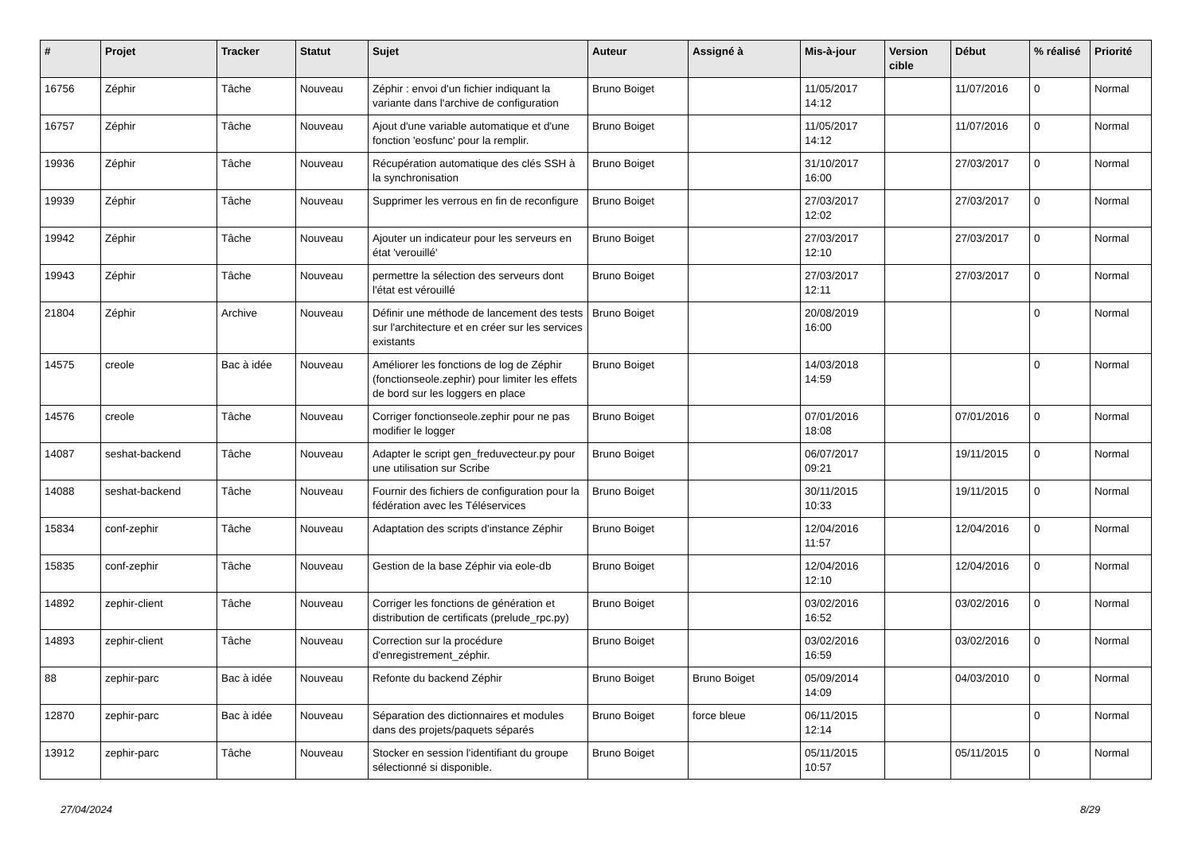| # | Projet | Tracker | Statut | Sujet | Auteur | Assigné à | Mis-à-jour | Version cible | Début | % réalisé | Priorité |
| --- | --- | --- | --- | --- | --- | --- | --- | --- | --- | --- | --- |
| 16756 | Zéphir | Tâche | Nouveau | Zéphir : envoi d'un fichier indiquant la variante dans l'archive de configuration | Bruno Boiget | | 11/05/2017 14:12 | | 11/07/2016 | 0 | Normal |
| 16757 | Zéphir | Tâche | Nouveau | Ajout d'une variable automatique et d'une fonction 'eosfunc' pour la remplir. | Bruno Boiget | | 11/05/2017 14:12 | | 11/07/2016 | 0 | Normal |
| 19936 | Zéphir | Tâche | Nouveau | Récupération automatique des clés SSH à la synchronisation | Bruno Boiget | | 31/10/2017 16:00 | | 27/03/2017 | 0 | Normal |
| 19939 | Zéphir | Tâche | Nouveau | Supprimer les verrous en fin de reconfigure | Bruno Boiget | | 27/03/2017 12:02 | | 27/03/2017 | 0 | Normal |
| 19942 | Zéphir | Tâche | Nouveau | Ajouter un indicateur pour les serveurs en état 'verouillé' | Bruno Boiget | | 27/03/2017 12:10 | | 27/03/2017 | 0 | Normal |
| 19943 | Zéphir | Tâche | Nouveau | permettre la sélection des serveurs dont l'état est vérouillé | Bruno Boiget | | 27/03/2017 12:11 | | 27/03/2017 | 0 | Normal |
| 21804 | Zéphir | Archive | Nouveau | Définir une méthode de lancement des tests sur l'architecture et en créer sur les services existants | Bruno Boiget | | 20/08/2019 16:00 | | | 0 | Normal |
| 14575 | creole | Bac à idée | Nouveau | Améliorer les fonctions de log de Zéphir (fonctionseole.zephir) pour limiter les effets de bord sur les loggers en place | Bruno Boiget | | 14/03/2018 14:59 | | | 0 | Normal |
| 14576 | creole | Tâche | Nouveau | Corriger fonctionseole.zephir pour ne pas modifier le logger | Bruno Boiget | | 07/01/2016 18:08 | | 07/01/2016 | 0 | Normal |
| 14087 | seshat-backend | Tâche | Nouveau | Adapter le script gen_freduvecteur.py pour une utilisation sur Scribe | Bruno Boiget | | 06/07/2017 09:21 | | 19/11/2015 | 0 | Normal |
| 14088 | seshat-backend | Tâche | Nouveau | Fournir des fichiers de configuration pour la fédération avec les Téléservices | Bruno Boiget | | 30/11/2015 10:33 | | 19/11/2015 | 0 | Normal |
| 15834 | conf-zephir | Tâche | Nouveau | Adaptation des scripts d'instance Zéphir | Bruno Boiget | | 12/04/2016 11:57 | | 12/04/2016 | 0 | Normal |
| 15835 | conf-zephir | Tâche | Nouveau | Gestion de la base Zéphir via eole-db | Bruno Boiget | | 12/04/2016 12:10 | | 12/04/2016 | 0 | Normal |
| 14892 | zephir-client | Tâche | Nouveau | Corriger les fonctions de génération et distribution de certificats (prelude_rpc.py) | Bruno Boiget | | 03/02/2016 16:52 | | 03/02/2016 | 0 | Normal |
| 14893 | zephir-client | Tâche | Nouveau | Correction sur la procédure d'enregistrement_zéphir. | Bruno Boiget | | 03/02/2016 16:59 | | 03/02/2016 | 0 | Normal |
| 88 | zephir-parc | Bac à idée | Nouveau | Refonte du backend Zéphir | Bruno Boiget | Bruno Boiget | 05/09/2014 14:09 | | 04/03/2010 | 0 | Normal |
| 12870 | zephir-parc | Bac à idée | Nouveau | Séparation des dictionnaires et modules dans des projets/paquets séparés | Bruno Boiget | force bleue | 06/11/2015 12:14 | | | 0 | Normal |
| 13912 | zephir-parc | Tâche | Nouveau | Stocker en session l'identifiant du groupe sélectionné si disponible. | Bruno Boiget | | 05/11/2015 10:57 | | 05/11/2015 | 0 | Normal |
27/04/2024 8/29